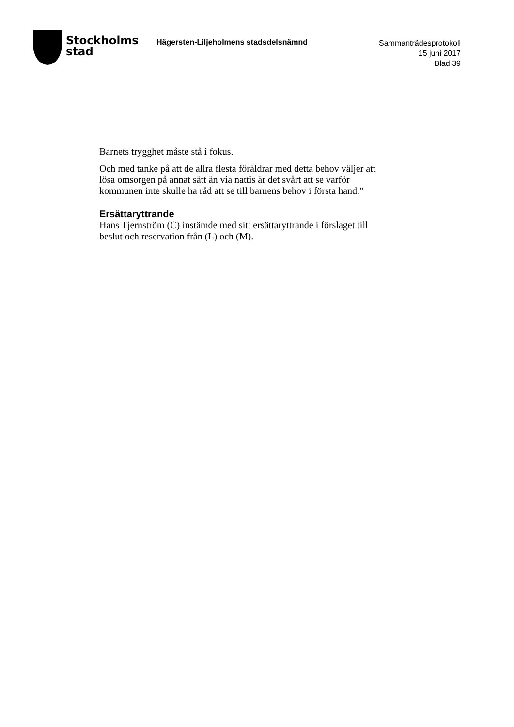Stockholms
stad
Hägersten-Liljeholmens stadsdelsnämnd
Sammanträdesprotokoll
15 juni 2017
Blad 39
Barnets trygghet måste stå i fokus.
Och med tanke på att de allra flesta föräldrar med detta behov väljer att lösa omsorgen på annat sätt än via nattis är det svårt att se varför kommunen inte skulle ha råd att se till barnens behov i första hand.”
Ersättaryttrande
Hans Tjernström (C) instämde med sitt ersättaryttrande i förslaget till beslut och reservation från (L) och (M).